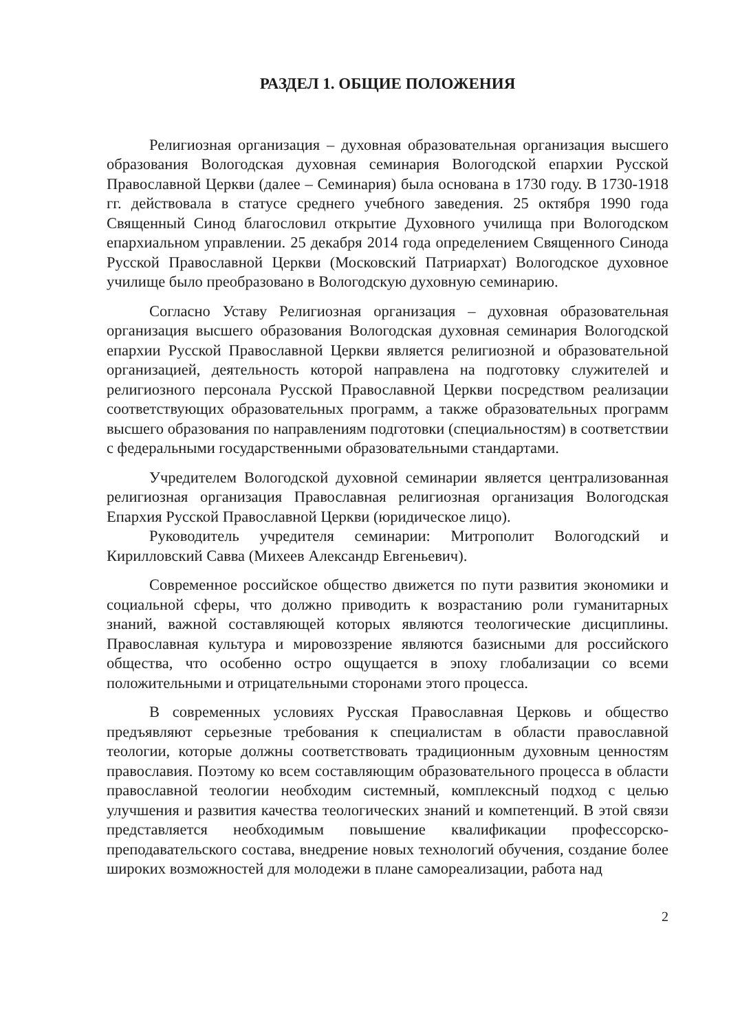РАЗДЕЛ 1. ОБЩИЕ ПОЛОЖЕНИЯ
Религиозная организация – духовная образовательная организация высшего образования Вологодская духовная семинария Вологодской епархии Русской Православной Церкви (далее – Семинария) была основана в 1730 году. В 1730-1918 гг. действовала в статусе среднего учебного заведения. 25 октября 1990 года Священный Синод благословил открытие Духовного училища при Вологодском епархиальном управлении. 25 декабря 2014 года определением Священного Синода Русской Православной Церкви (Московский Патриархат) Вологодское духовное училище было преобразовано в Вологодскую духовную семинарию.
Согласно Уставу Религиозная организация – духовная образовательная организация высшего образования Вологодская духовная семинария Вологодской епархии Русской Православной Церкви является религиозной и образовательной организацией, деятельность которой направлена на подготовку служителей и религиозного персонала Русской Православной Церкви посредством реализации соответствующих образовательных программ, а также образовательных программ высшего образования по направлениям подготовки (специальностям) в соответствии с федеральными государственными образовательными стандартами.
Учредителем Вологодской духовной семинарии является централизованная религиозная организация Православная религиозная организация Вологодская Епархия Русской Православной Церкви (юридическое лицо).
Руководитель учредителя семинарии: Митрополит Вологодский и Кирилловский Савва (Михеев Александр Евгеньевич).
Современное российское общество движется по пути развития экономики и социальной сферы, что должно приводить к возрастанию роли гуманитарных знаний, важной составляющей которых являются теологические дисциплины. Православная культура и мировоззрение являются базисными для российского общества, что особенно остро ощущается в эпоху глобализации со всеми положительными и отрицательными сторонами этого процесса.
В современных условиях Русская Православная Церковь и общество предъявляют серьезные требования к специалистам в области православной теологии, которые должны соответствовать традиционным духовным ценностям православия. Поэтому ко всем составляющим образовательного процесса в области православной теологии необходим системный, комплексный подход с целью улучшения и развития качества теологических знаний и компетенций. В этой связи представляется необходимым повышение квалификации профессорско-преподавательского состава, внедрение новых технологий обучения, создание более широких возможностей для молодежи в плане самореализации, работа над
2